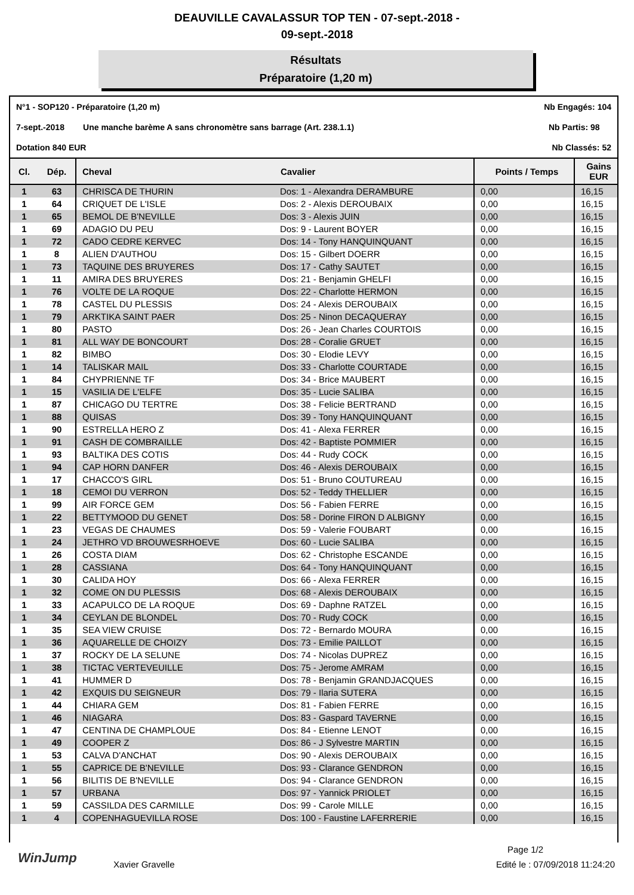DEAUVILLE CAVALASSUR TOP TEN - 07-sept.-2018 -
09-sept.-2018
Résultats
Préparatoire (1,20 m)
N°1 - SOP120 - Préparatoire (1,20 m) Nb Engagés: 104
7-sept.-2018 Une manche barème A sans chronomètre sans barrage (Art. 238.1.1) Nb Partis: 98
Dotation 840 EUR Nb Classés: 52
| Cl. | Dép. | Cheval | Cavalier | Points / Temps | Gains EUR |
| --- | --- | --- | --- | --- | --- |
| 1 | 63 | CHRISCA DE THURIN | Dos: 1 - Alexandra DERAMBURE | 0,00 | 16,15 |
| 1 | 64 | CRIQUET DE L'ISLE | Dos: 2 - Alexis DEROUBAIX | 0,00 | 16,15 |
| 1 | 65 | BEMOL DE B'NEVILLE | Dos: 3 - Alexis JUIN | 0,00 | 16,15 |
| 1 | 69 | ADAGIO DU PEU | Dos: 9 - Laurent BOYER | 0,00 | 16,15 |
| 1 | 72 | CADO CEDRE KERVEC | Dos: 14 - Tony HANQUINQUANT | 0,00 | 16,15 |
| 1 | 8 | ALIEN D'AUTHOU | Dos: 15 - Gilbert DOERR | 0,00 | 16,15 |
| 1 | 73 | TAQUINE DES BRUYERES | Dos: 17 - Cathy SAUTET | 0,00 | 16,15 |
| 1 | 11 | AMIRA DES BRUYERES | Dos: 21 - Benjamin GHELFI | 0,00 | 16,15 |
| 1 | 76 | VOLTE DE LA ROQUE | Dos: 22 - Charlotte HERMON | 0,00 | 16,15 |
| 1 | 78 | CASTEL DU PLESSIS | Dos: 24 - Alexis DEROUBAIX | 0,00 | 16,15 |
| 1 | 79 | ARKTIKA SAINT PAER | Dos: 25 - Ninon DECAQUERAY | 0,00 | 16,15 |
| 1 | 80 | PASTO | Dos: 26 - Jean Charles COURTOIS | 0,00 | 16,15 |
| 1 | 81 | ALL WAY DE BONCOURT | Dos: 28 - Coralie GRUET | 0,00 | 16,15 |
| 1 | 82 | BIMBO | Dos: 30 - Elodie LEVY | 0,00 | 16,15 |
| 1 | 14 | TALISKAR MAIL | Dos: 33 - Charlotte COURTADE | 0,00 | 16,15 |
| 1 | 84 | CHYPRIENNE TF | Dos: 34 - Brice MAUBERT | 0,00 | 16,15 |
| 1 | 15 | VASILIA DE L'ELFE | Dos: 35 - Lucie SALIBA | 0,00 | 16,15 |
| 1 | 87 | CHICAGO DU TERTRE | Dos: 38 - Felicie BERTRAND | 0,00 | 16,15 |
| 1 | 88 | QUISAS | Dos: 39 - Tony HANQUINQUANT | 0,00 | 16,15 |
| 1 | 90 | ESTRELLA HERO Z | Dos: 41 - Alexa FERRER | 0,00 | 16,15 |
| 1 | 91 | CASH DE COMBRAILLE | Dos: 42 - Baptiste POMMIER | 0,00 | 16,15 |
| 1 | 93 | BALTIKA DES COTIS | Dos: 44 - Rudy COCK | 0,00 | 16,15 |
| 1 | 94 | CAP HORN DANFER | Dos: 46 - Alexis DEROUBAIX | 0,00 | 16,15 |
| 1 | 17 | CHACCO'S GIRL | Dos: 51 - Bruno COUTUREAU | 0,00 | 16,15 |
| 1 | 18 | CEMOI DU VERRON | Dos: 52 - Teddy THELLIER | 0,00 | 16,15 |
| 1 | 99 | AIR FORCE GEM | Dos: 56 - Fabien FERRE | 0,00 | 16,15 |
| 1 | 22 | BETTYMOOD DU GENET | Dos: 58 - Dorine FIRON D ALBIGNY | 0,00 | 16,15 |
| 1 | 23 | VEGAS DE CHAUMES | Dos: 59 - Valerie FOUBART | 0,00 | 16,15 |
| 1 | 24 | JETHRO VD BROUWESRHOEVE | Dos: 60 - Lucie SALIBA | 0,00 | 16,15 |
| 1 | 26 | COSTA DIAM | Dos: 62 - Christophe ESCANDE | 0,00 | 16,15 |
| 1 | 28 | CASSIANA | Dos: 64 - Tony HANQUINQUANT | 0,00 | 16,15 |
| 1 | 30 | CALIDA HOY | Dos: 66 - Alexa FERRER | 0,00 | 16,15 |
| 1 | 32 | COME ON DU PLESSIS | Dos: 68 - Alexis DEROUBAIX | 0,00 | 16,15 |
| 1 | 33 | ACAPULCO DE LA ROQUE | Dos: 69 - Daphne RATZEL | 0,00 | 16,15 |
| 1 | 34 | CEYLAN DE BLONDEL | Dos: 70 - Rudy COCK | 0,00 | 16,15 |
| 1 | 35 | SEA VIEW CRUISE | Dos: 72 - Bernardo MOURA | 0,00 | 16,15 |
| 1 | 36 | AQUARELLE DE CHOIZY | Dos: 73 - Emilie PAILLOT | 0,00 | 16,15 |
| 1 | 37 | ROCKY DE LA SELUNE | Dos: 74 - Nicolas DUPREZ | 0,00 | 16,15 |
| 1 | 38 | TICTAC VERTEVEUILLE | Dos: 75 - Jerome AMRAM | 0,00 | 16,15 |
| 1 | 41 | HUMMER D | Dos: 78 - Benjamin GRANDJACQUES | 0,00 | 16,15 |
| 1 | 42 | EXQUIS DU SEIGNEUR | Dos: 79 - Ilaria SUTERA | 0,00 | 16,15 |
| 1 | 44 | CHIARA GEM | Dos: 81 - Fabien FERRE | 0,00 | 16,15 |
| 1 | 46 | NIAGARA | Dos: 83 - Gaspard TAVERNE | 0,00 | 16,15 |
| 1 | 47 | CENTINA DE CHAMPLOUE | Dos: 84 - Etienne LENOT | 0,00 | 16,15 |
| 1 | 49 | COOPER Z | Dos: 86 - J Sylvestre MARTIN | 0,00 | 16,15 |
| 1 | 53 | CALVA D'ANCHAT | Dos: 90 - Alexis DEROUBAIX | 0,00 | 16,15 |
| 1 | 55 | CAPRICE DE B'NEVILLE | Dos: 93 - Clarance GENDRON | 0,00 | 16,15 |
| 1 | 56 | BILITIS DE B'NEVILLE | Dos: 94 - Clarance GENDRON | 0,00 | 16,15 |
| 1 | 57 | URBANA | Dos: 97 - Yannick PRIOLET | 0,00 | 16,15 |
| 1 | 59 | CASSILDA DES CARMILLE | Dos: 99 - Carole MILLE | 0,00 | 16,15 |
| 1 | 4 | COPENHAGUEVILLA ROSE | Dos: 100 - Faustine LAFERRERIE | 0,00 | 16,15 |
Page 1/2
Xavier Gravelle Edité le : 07/09/2018 11:24:20
WinJump